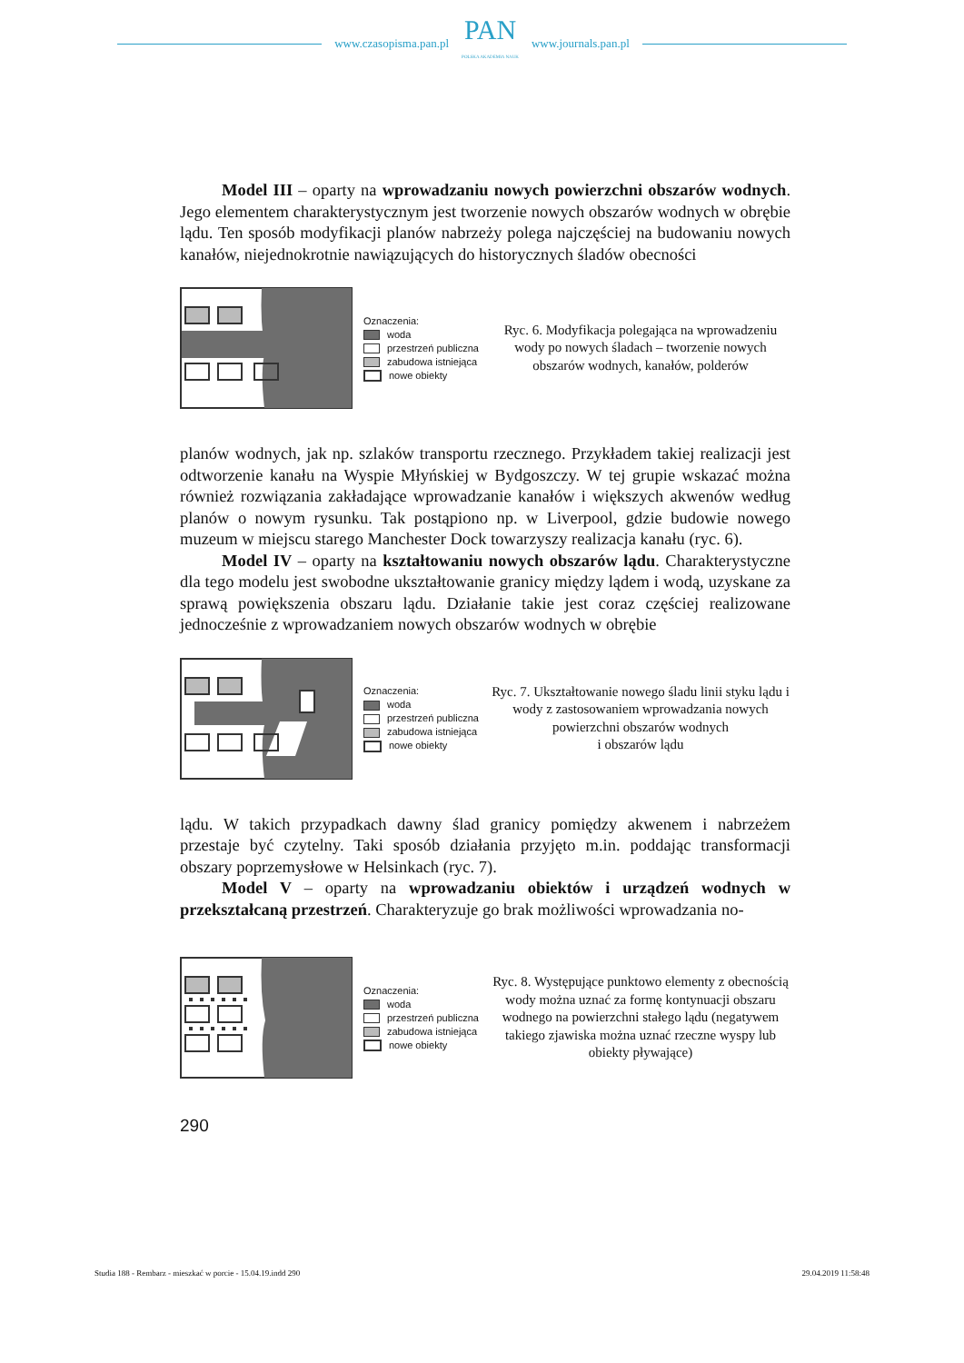www.czasopisma.pan.pl
PAN
POLSKA AKADEMIA NAUK
www.journals.pan.pl
Model III – oparty na wprowadzaniu nowych powierzchni obszarów wodnych. Jego elementem charakterystycznym jest tworzenie nowych obszarów wodnych w obrębie lądu. Ten sposób modyfikacji planów nabrzeży polega najczęściej na budowaniu nowych kanałów, niejednokrotnie nawiązujących do historycznych śladów obecności
Oznaczenia:
woda
przestrzeń publiczna
zabudowa istniejąca
nowe obiekty
Ryc. 6. Modyfikacja polegająca na wprowadzeniu wody po nowych śladach – tworzenie nowych obszarów wodnych, kanałów, polderów
planów wodnych, jak np. szlaków transportu rzecznego. Przykładem takiej realizacji jest odtworzenie kanału na Wyspie Młyńskiej w Bydgoszczy. W tej grupie wskazać można również rozwiązania zakładające wprowadzanie kanałów i większych akwenów według planów o nowym rysunku. Tak postąpiono np. w Liverpool, gdzie budowie nowego muzeum w miejscu starego Manchester Dock towarzyszy realizacja kanału (ryc. 6).
Model IV – oparty na kształtowaniu nowych obszarów lądu. Charakterystyczne dla tego modelu jest swobodne ukształtowanie granicy między lądem i wodą, uzyskane za sprawą powiększenia obszaru lądu. Działanie takie jest coraz częściej realizowane jednocześnie z wprowadzaniem nowych obszarów wodnych w obrębie
Oznaczenia:
woda
przestrzeń publiczna
zabudowa istniejąca
nowe obiekty
Ryc. 7. Ukształtowanie nowego śladu linii styku lądu i wody z zastosowaniem wprowadzania nowych powierzchni obszarów wodnych
i obszarów lądu
lądu. W takich przypadkach dawny ślad granicy pomiędzy akwenem i nabrzeżem przestaje być czytelny. Taki sposób działania przyjęto m.in. poddając transformacji obszary poprzemysłowe w Helsinkach (ryc. 7).
Model V – oparty na wprowadzaniu obiektów i urządzeń wodnych w przekształcaną przestrzeń. Charakteryzuje go brak możliwości wprowadzania no-
Oznaczenia:
woda
przestrzeń publiczna
zabudowa istniejąca
nowe obiekty
Ryc. 8. Występujące punktowo elementy z obecnością wody można uznać za formę kontynuacji obszaru wodnego na powierzchni stałego lądu (negatywem takiego zjawiska można uznać rzeczne wyspy lub obiekty pływające)
290
Studia 188 - Rembarz - mieszkać w porcie - 15.04.19.indd 290 29.04.2019 11:58:48